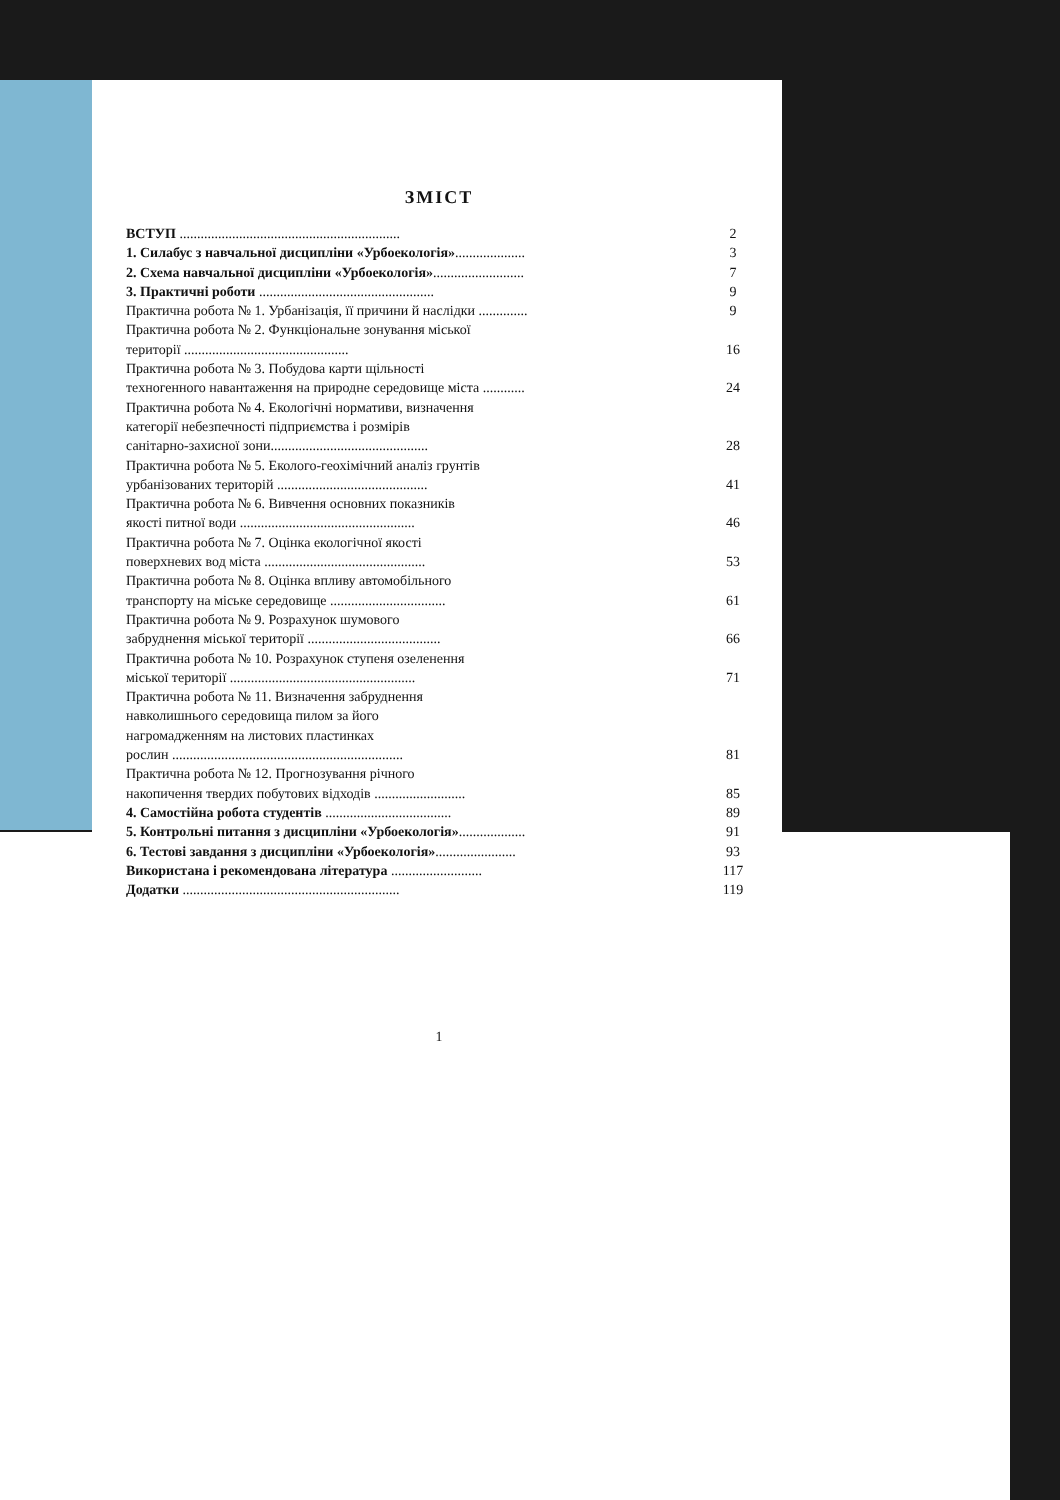ЗМІСТ
ВСТУП ...............................................................
2
1. Силабус з навчальної дисципліни «Урбоекологія»....................
3
2. Схема навчальної дисципліни «Урбоекологія»..........................
7
3. Практичні роботи ..................................................
9
Практична робота № 1. Урбанізація, її причини й наслідки ..............
9
Практична робота № 2. Функціональне зонування міської
території ...............................................
16
Практична робота № 3. Побудова карти щільності
техногенного навантаження на природне середовище міста ............
24
Практична робота № 4. Екологічні нормативи, визначення
категорії небезпечності підприємства і розмірів
санітарно-захисної зони.............................................
28
Практична робота № 5. Еколого-геохімічний аналіз грунтів
урбанізованих територій ...........................................
41
Практична робота № 6. Вивчення основних показників
якості питної води ..................................................
46
Практична робота № 7. Оцінка екологічної якості
поверхневих вод міста ..............................................
53
Практична робота № 8. Оцінка впливу автомобільного
транспорту на міське середовище .................................
61
Практична робота № 9. Розрахунок шумового
забруднення міської території ......................................
66
Практична робота № 10. Розрахунок ступеня озеленення
міської території .....................................................
71
Практична робота № 11. Визначення забруднення
навколишнього середовища пилом за його
нагромадженням на листових пластинках
рослин ..................................................................
81
Практична робота № 12. Прогнозування річного
накопичення твердих побутових відходів ..........................
85
4. Самостійна робота студентів ....................................
89
5. Контрольні питання з дисципліни «Урбоекологія»...................
91
6. Тестові завдання з дисципліни «Урбоекологія».......................
93
Використана і рекомендована література ..........................
117
Додатки ..............................................................
119
1